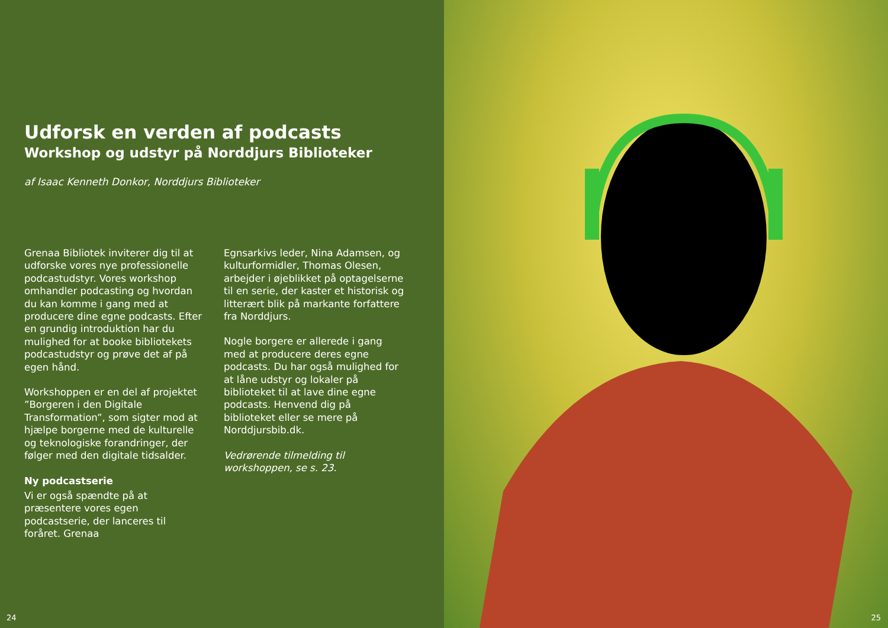Udforsk en verden af podcasts
Workshop og udstyr på Norddjurs Biblioteker
af Isaac Kenneth Donkor, Norddjurs Biblioteker
Grenaa Bibliotek inviterer dig til at udforske vores nye professionelle podcastudstyr. Vores workshop omhandler podcasting og hvordan du kan komme i gang med at producere dine egne podcasts. Efter en grundig introduktion har du mulighed for at booke bibliotekets podcastudstyr og prøve det af på egen hånd.
Workshoppen er en del af projektet ”Borgeren i den Digitale Transformation”, som sigter mod at hjælpe borgerne med de kulturelle og teknologiske forandringer, der følger med den digitale tidsalder.
Ny podcastserie
Vi er også spændte på at præsentere vores egen podcastserie, der lanceres til foråret. Grenaa
Egnsarkivs leder, Nina Adamsen, og kulturformidler, Thomas Olesen, arbejder i øjeblikket på optagelserne til en serie, der kaster et historisk og litterært blik på markante forfattere fra Norddjurs.
Nogle borgere er allerede i gang med at producere deres egne podcasts. Du har også mulighed for at låne udstyr og lokaler på biblioteket til at lave dine egne podcasts. Henvend dig på biblioteket eller se mere på Norddjursbib.dk.
Vedrørende tilmelding til workshoppen, se s. 23.
24
25